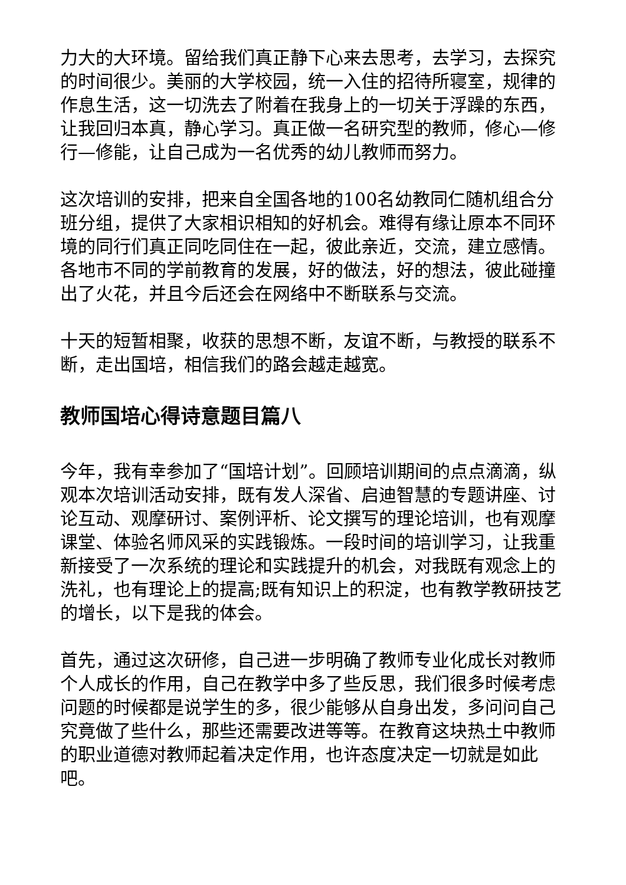力大的大环境。留给我们真正静下心来去思考，去学习，去探究的时间很少。美丽的大学校园，统一入住的招待所寝室，规律的作息生活，这一切洗去了附着在我身上的一切关于浮躁的东西，让我回归本真，静心学习。真正做一名研究型的教师，修心—修行—修能，让自己成为一名优秀的幼儿教师而努力。
这次培训的安排，把来自全国各地的100名幼教同仁随机组合分班分组，提供了大家相识相知的好机会。难得有缘让原本不同环境的同行们真正同吃同住在一起，彼此亲近，交流，建立感情。各地市不同的学前教育的发展，好的做法，好的想法，彼此碰撞出了火花，并且今后还会在网络中不断联系与交流。
十天的短暂相聚，收获的思想不断，友谊不断，与教授的联系不断，走出国培，相信我们的路会越走越宽。
教师国培心得诗意题目篇八
今年，我有幸参加了“国培计划”。回顾培训期间的点点滴滴，纵观本次培训活动安排，既有发人深省、启迪智慧的专题讲座、讨论互动、观摩研讨、案例评析、论文撰写的理论培训，也有观摩课堂、体验名师风采的实践锻炼。一段时间的培训学习，让我重新接受了一次系统的理论和实践提升的机会，对我既有观念上的洗礼，也有理论上的提高;既有知识上的积淀，也有教学教研技艺的增长，以下是我的体会。
首先，通过这次研修，自己进一步明确了教师专业化成长对教师个人成长的作用，自己在教学中多了些反思，我们很多时候考虑问题的时候都是说学生的多，很少能够从自身出发，多问问自己究竟做了些什么，那些还需要改进等等。在教育这块热土中教师的职业道德对教师起着决定作用，也许态度决定一切就是如此吧。